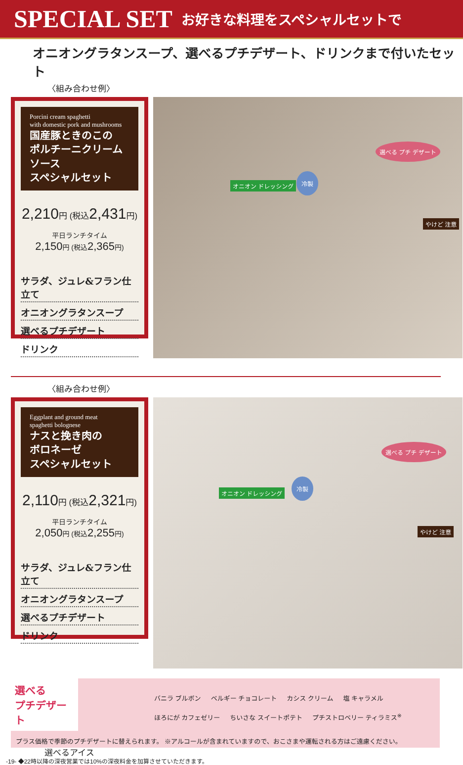SPECIAL SET
お好きな料理をスペシャルセットで
オニオングラタンスープ、選べるプチデザート、ドリンクまで付いたセット
〈組み合わせ例〉
Porcini cream spaghetti
with domestic pork and mushrooms
国産豚ときのこの
ポルチーニクリームソース
スペシャルセット
2,210円 (税込2,431円)
平日ランチタイム
2,150円 (税込2,365円)
サラダ、ジュレ&フラン仕立て
オニオングラタンスープ
選べるプチデザート
ドリンク
オニオン ドレッシング
冷製
選べる プチ デザート
やけど 注意
〈組み合わせ例〉
Eggplant and ground meat
spaghetti bolognese
ナスと挽き肉の
ボロネーゼ
スペシャルセット
2,110円 (税込2,321円)
平日ランチタイム
2,050円 (税込2,255円)
サラダ、ジュレ&フラン仕立て
オニオングラタンスープ
選べるプチデザート
ドリンク
オニオン ドレッシング
冷製
選べる プチ デザート
やけど 注意
選べる
プチデザート
選べるアイス
バニラ ブルボン ベルギー チョコレート カシス クリーム 塩 キャラメル ほろにが カフェゼリー ちいさな スイートポテト プチストロベリー ティラミス<sup>※</sup>
プラス価格で季節のプチデザートに替えられます。 ※アルコールが含まれていますので、おこさまや運転される方はご遠慮ください。
-19- ◆22時以降の深夜営業では10%の深夜料金を加算させていただきます。